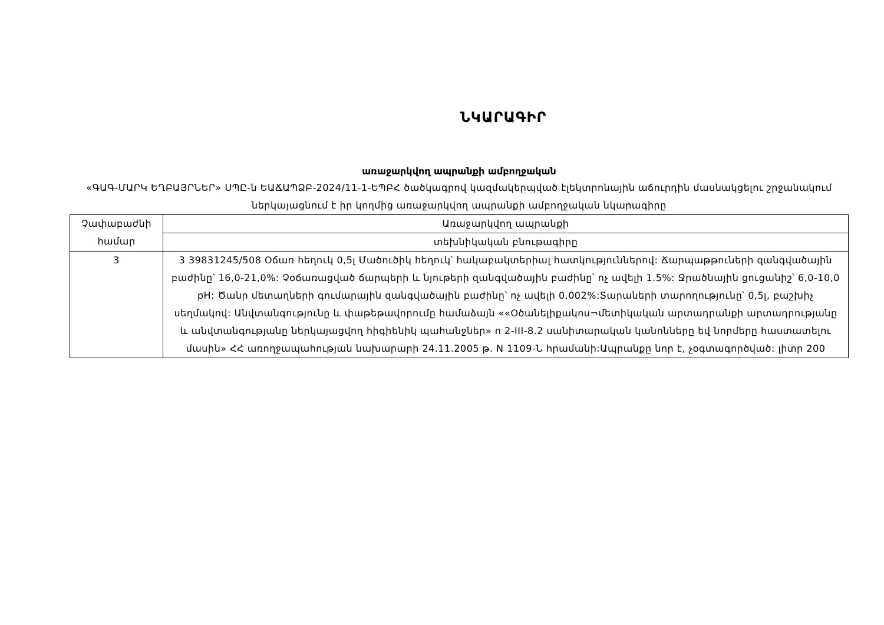ՆԿԱՐԱԳԻՐ
առաջարկվող ապրանքի ամբողջական
«ԳԱԳ-ՄԱՐԿ ԵՂԲԱՅՐՆԵՐ» ՍՊԸ-ն ԵԱՃԱՊՁԲ-2024/11-1-ԵՊԲՀ ծածկագրով կազմակերպված էլեկտրոնային աճուրդին մասնակցելու շրջանակում ներկայացնում է իր կողմից առաջարկվող ապրանքի ամբողջական նկարագիրը
| Չափաբաժնի համար | Առաջարկվող ապրանքի |
| | տեխնիկական բնութագիրը |
| 3 | 3 39831245/508 Օճառ հեղուկ 0,5լ Մածուծիկ հեղուկ՝ հակաբակտերիալ հատկություններով: Ճարպաթթուների զանգվածային բաժինը՝ 16,0-21,0%: Չօճառացված ճարպերի և նյութերի զանգվածային բաժինը՝ ոչ ավելի 1.5%: Ջրածնային ցուցանիշ՝ 6,0-10,0 pH: Ծանր մետաղների գումարային զանգվածային բաժինը՝ ոչ ավելի 0,002%:Տարաների տարողությունը՝ 0,5լ, բաշխիչ սեղմակով: Անվտանգությունը և փաթեթավորումը համաձայն ««Օծանելիքակոս¬մետիկական արտադրանքի արտադրությանը և անվտանգությանը ներկայացվող հիգիենիկ պահանջներ» n 2-III-8.2 սանիտարական կանոնները եվ նորմերը հաստատելու մասին» ՀՀ առողջապահության նախարարի 24.11.2005 թ. N 1109-Ն հրամանի:Ապրանքը նոր է, չօգտագործված: լիտր 200 |